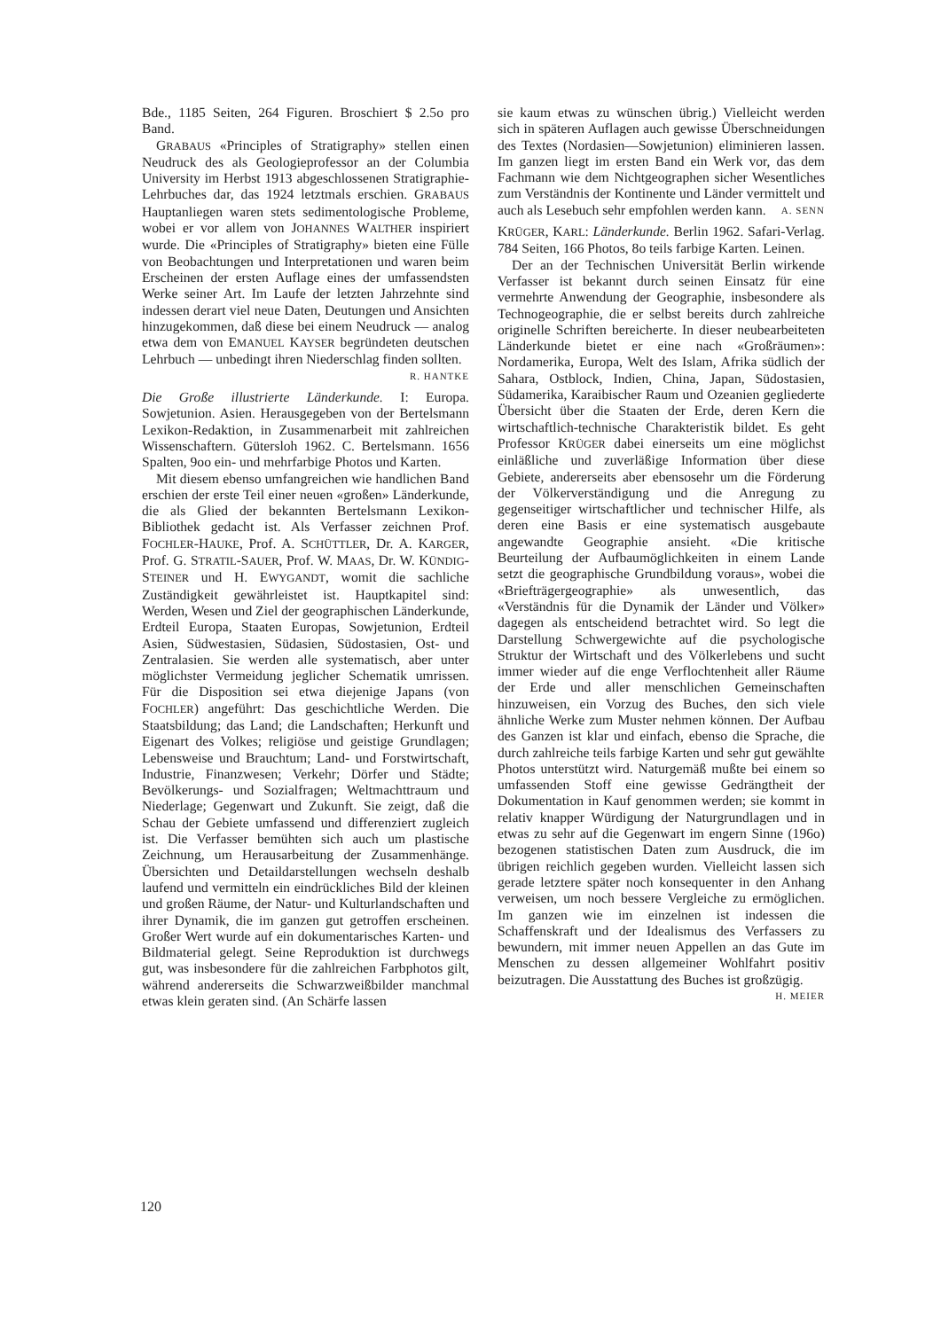Bde., 1185 Seiten, 264 Figuren. Broschiert $ 2.5o pro Band.
GRABAUS «Principles of Stratigraphy» stellen einen Neudruck des als Geologieprofessor an der Columbia University im Herbst 1913 abgeschlossenen Stratigraphie-Lehrbuches dar, das 1924 letztmals erschien. GRABAUS Hauptanliegen waren stets sedimentologische Probleme, wobei er vor allem von JOHANNES WALTHER inspiriert wurde. Die «Principles of Stratigraphy» bieten eine Fülle von Beobachtungen und Interpretationen und waren beim Erscheinen der ersten Auflage eines der umfassendsten Werke seiner Art. Im Laufe der letzten Jahrzehnte sind indessen derart viel neue Daten, Deutungen und Ansichten hinzugekommen, daß diese bei einem Neudruck — analog etwa dem von EMANUEL KAYSER begründeten deutschen Lehrbuch — unbedingt ihren Niederschlag finden sollten.
R. HANTKE
Die Große illustrierte Länderkunde. I: Europa. Sowjetunion. Asien. Herausgegeben von der Bertelsmann Lexikon-Redaktion, in Zusammenarbeit mit zahlreichen Wissenschaftern. Gütersloh 1962. C. Bertelsmann. 1656 Spalten, 9oo ein- und mehrfarbige Photos und Karten.
Mit diesem ebenso umfangreichen wie handlichen Band erschien der erste Teil einer neuen «großen» Länderkunde, die als Glied der bekannten Bertelsmann Lexikon-Bibliothek gedacht ist. Als Verfasser zeichnen Prof. FOCHLER-HAUKE, Prof. A. SCHÜTTLER, Dr. A. KARGER, Prof. G. STRATIL-SAUER, Prof. W. MAAS, Dr. W. KÜNDIG-STEINER und H. EWYGANDT, womit die sachliche Zuständigkeit gewährleistet ist. Hauptkapitel sind: Werden, Wesen und Ziel der geographischen Länderkunde, Erdteil Europa, Staaten Europas, Sowjetunion, Erdteil Asien, Südwestasien, Südasien, Südostasien, Ost- und Zentralasien. Sie werden alle systematisch, aber unter möglichster Vermeidung jeglicher Schematik umrissen. Für die Disposition sei etwa diejenige Japans (von FOCHLER) angeführt: Das geschichtliche Werden. Die Staatsbildung; das Land; die Landschaften; Herkunft und Eigenart des Volkes; religiöse und geistige Grundlagen; Lebensweise und Brauchtum; Land- und Forstwirtschaft, Industrie, Finanzwesen; Verkehr; Dörfer und Städte; Bevölkerungs- und Sozialfragen; Weltmachttraum und Niederlage; Gegenwart und Zukunft. Sie zeigt, daß die Schau der Gebiete umfassend und differenziert zugleich ist. Die Verfasser bemühten sich auch um plastische Zeichnung, um Herausarbeitung der Zusammenhänge. Übersichten und Detaildarstellungen wechseln deshalb laufend und vermitteln ein eindrückliches Bild der kleinen und großen Räume, der Natur- und Kulturlandschaften und ihrer Dynamik, die im ganzen gut getroffen erscheinen. Großer Wert wurde auf ein dokumentarisches Karten- und Bildmaterial gelegt. Seine Reproduktion ist durchwegs gut, was insbesondere für die zahlreichen Farbphotos gilt, während andererseits die Schwarzweißbilder manchmal etwas klein geraten sind. (An Schärfe lassen
sie kaum etwas zu wünschen übrig.) Vielleicht werden sich in späteren Auflagen auch gewisse Überschneidungen des Textes (Nordasien—Sowjetunion) eliminieren lassen. Im ganzen liegt im ersten Band ein Werk vor, das dem Fachmann wie dem Nichtgeographen sicher Wesentliches zum Verständnis der Kontinente und Länder vermittelt und auch als Lesebuch sehr empfohlen werden kann. A. SENN
KRÜGER, KARL: Länderkunde. Berlin 1962. Safari-Verlag. 784 Seiten, 166 Photos, 8o teils farbige Karten. Leinen.
Der an der Technischen Universität Berlin wirkende Verfasser ist bekannt durch seinen Einsatz für eine vermehrte Anwendung der Geographie, insbesondere als Technogeographie, die er selbst bereits durch zahlreiche originelle Schriften bereicherte. In dieser neubearbeiteten Länderkunde bietet er eine nach «Großräumen»: Nordamerika, Europa, Welt des Islam, Afrika südlich der Sahara, Ostblock, Indien, China, Japan, Südostasien, Südamerika, Karaibischer Raum und Ozeanien gegliederte Übersicht über die Staaten der Erde, deren Kern die wirtschaftlich-technische Charakteristik bildet. Es geht Professor KRÜGER dabei einerseits um eine möglichst einläßliche und zuverläßige Information über diese Gebiete, andererseits aber ebensosehr um die Förderung der Völkerverständigung und die Anregung zu gegenseitiger wirtschaftlicher und technischer Hilfe, als deren eine Basis er eine systematisch ausgebaute angewandte Geographie ansieht. «Die kritische Beurteilung der Aufbaumöglichkeiten in einem Lande setzt die geographische Grundbildung voraus», wobei die «Briefträgergeographie» als unwesentlich, das «Verständnis für die Dynamik der Länder und Völker» dagegen als entscheidend betrachtet wird. So legt die Darstellung Schwergewichte auf die psychologische Struktur der Wirtschaft und des Völkerlebens und sucht immer wieder auf die enge Verflochtenheit aller Räume der Erde und aller menschlichen Gemeinschaften hinzuweisen, ein Vorzug des Buches, den sich viele ähnliche Werke zum Muster nehmen können. Der Aufbau des Ganzen ist klar und einfach, ebenso die Sprache, die durch zahlreiche teils farbige Karten und sehr gut gewählte Photos unterstützt wird. Naturgemäß mußte bei einem so umfassenden Stoff eine gewisse Gedrängtheit der Dokumentation in Kauf genommen werden; sie kommt in relativ knapper Würdigung der Naturgrundlagen und in etwas zu sehr auf die Gegenwart im engern Sinne (196o) bezogenen statistischen Daten zum Ausdruck, die im übrigen reichlich gegeben wurden. Vielleicht lassen sich gerade letztere später noch konsequenter in den Anhang verweisen, um noch bessere Vergleiche zu ermöglichen. Im ganzen wie im einzelnen ist indessen die Schaffenskraft und der Idealismus des Verfassers zu bewundern, mit immer neuen Appellen an das Gute im Menschen zu dessen allgemeiner Wohlfahrt positiv beizutragen. Die Ausstattung des Buches ist großzügig.
H. MEIER
120